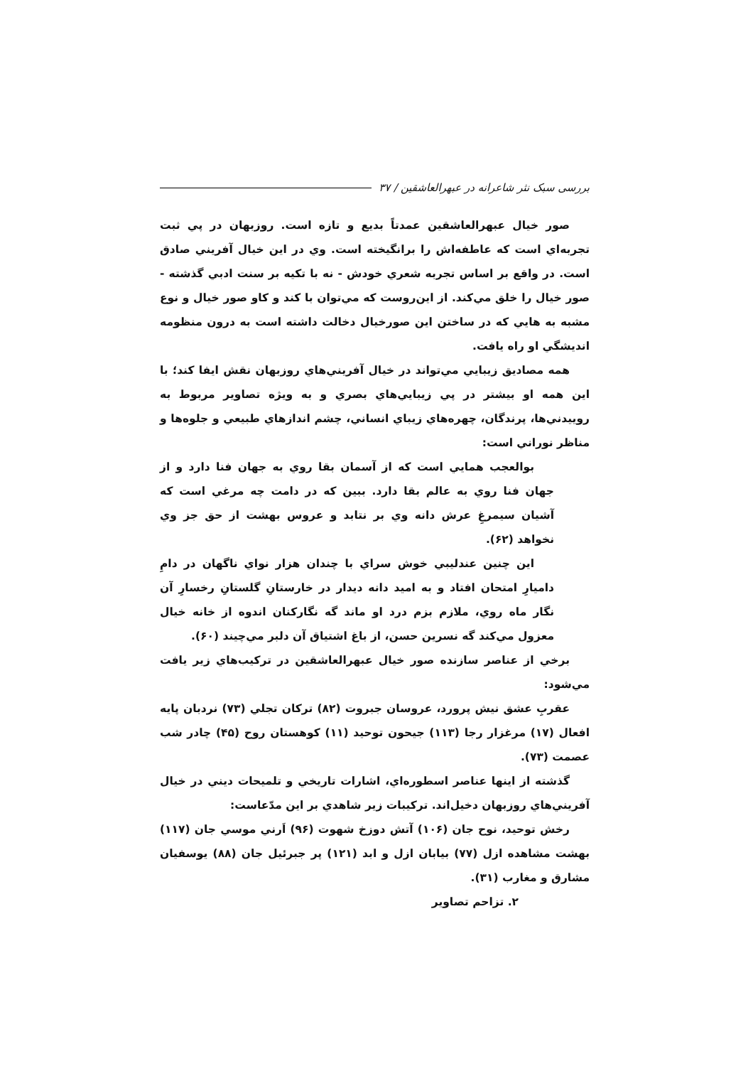بررسی سبک نثر شاعرانه در عبهرالعاشقین / ۳۷
صور خيال عبهرالعاشقين عمدتاً بديع و تازه است. روزبهان در پي ثبت تجربه‌اي است كه عاطفه‌اش را برانگيخته است. وي در اين خيال آفريني صادق است. در واقع بر اساس تجربه شعري خودش - نه با تكيه بر سنت ادبي گذشته - صور خيال را خلق مي‌كند. از اين‌روست كه مي‌توان با كند و كاو صور خيال و نوع مشبه به هايي كه در ساختن اين صورخيال دخالت داشته است به درون منظومه انديشگي او راه يافت.
همه مصاديق زيبايي مي‌تواند در خيال آفريني‌هاي روزبهان نقش ايفا كند؛ با اين همه او بيشتر در پي زيبايي‌هاي بصري و به ويژه تصاوير مربوط به روييدني‌ها، پرندگان، چهره‌هاي زيباي انساني، چشم اندازهاي طبيعي و جلوه‌ها و مناظر نوراني است:
بوالعجب همايي است كه از آسمان بقا روي به جهان فنا دارد و از جهان فنا روي به عالم بقا دارد. ببين كه در دامت چه مرغي است كه آشيان سيمرغِ عرش دانه وي بر نتابد و عروس بهشت از حق جز وي نخواهد (۶۲).
اين چنين عندليبي خوش سراي با چندان هزار نواي ناگهان در دامِ داميارِ امتحان افتاد و به اميد دانه ديدار در خارستانِ گلستانِ رخسارِ آن نگار ماه روي، ملازم بزم درد او ماند گه نگاركنان اندوه از خانه خيال معزول مي‌كند گه نسرين حسن، از باغ اشتياق آن دلبر مي‌چيند (۶۰).
برخي از عناصر سازنده صور خيال عبهرالعاشقين در تركيب‌هاي زير يافت مي‌شود:
عقربِ عشق نيش پرورد، عروسان جبروت (۸۲) تركان تجلي (۷۳) نردبان پايه افعال (۱۷) مرغزار رجا (۱۱۳) جيحون توحيد (۱۱) كوهستان روح (۴۵) چادر شب عصمت (۷۳).
گذشته از اينها عناصر اسطوره‌اي، اشارات تاريخي و تلميحات ديني در خيال آفريني‌هاي روزبهان دخيل‌اند. تركيبات زير شاهدي بر اين مدّعاست:
رخش توحيد، نوح جان (۱۰۶) آتش دوزخ شهوت (۹۶) اَرني موسي جان (۱۱۷) بهشت مشاهده ازل (۷۷) بيابان ازل و ابد (۱۲۱) پر جبرئيل جان (۸۸) يوسفيان مشارق و مغارب (۳۱).
۲. تزاحم تصاوير